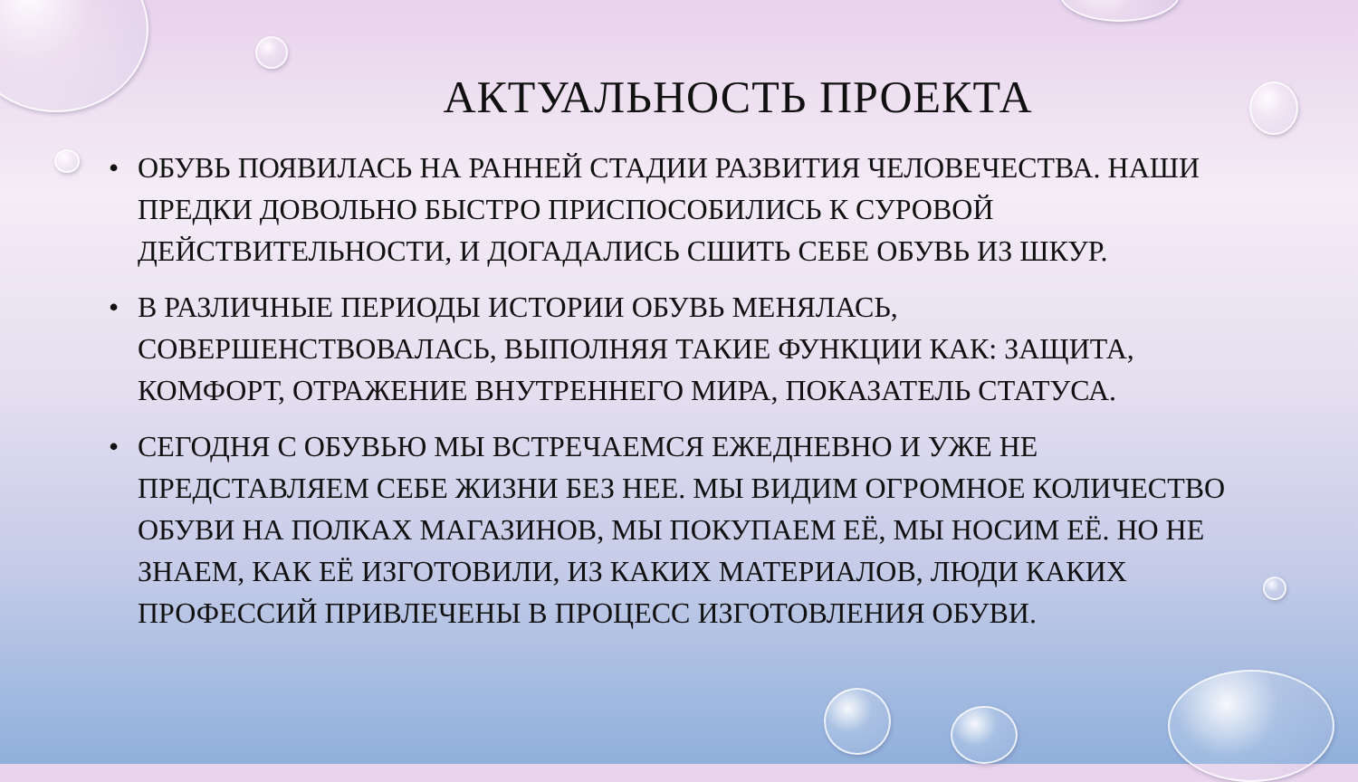АКТУАЛЬНОСТЬ ПРОЕКТА
• ОБУВЬ ПОЯВИЛАСЬ НА РАННЕЙ СТАДИИ РАЗВИТИЯ ЧЕЛОВЕЧЕСТВА. НАШИ ПРЕДКИ ДОВОЛЬНО БЫСТРО ПРИСПОСОБИЛИСЬ К СУРОВОЙ ДЕЙСТВИТЕЛЬНОСТИ, И ДОГАДАЛИСЬ СШИТЬ СЕБЕ ОБУВЬ ИЗ ШКУР.
• В РАЗЛИЧНЫЕ ПЕРИОДЫ ИСТОРИИ ОБУВЬ МЕНЯЛАСЬ, СОВЕРШЕНСТВОВАЛАСЬ, ВЫПОЛНЯЯ ТАКИЕ ФУНКЦИИ КАК: ЗАЩИТА, КОМФОРТ, ОТРАЖЕНИЕ ВНУТРЕННЕГО МИРА, ПОКАЗАТЕЛЬ СТАТУСА.
• СЕГОДНЯ С ОБУВЬЮ МЫ ВСТРЕЧАЕМСЯ ЕЖЕДНЕВНО И УЖЕ НЕ ПРЕДСТАВЛЯЕМ СЕБЕ ЖИЗНИ БЕЗ НЕЕ. МЫ ВИДИМ ОГРОМНОЕ КОЛИЧЕСТВО ОБУВИ НА ПОЛКАХ МАГАЗИНОВ, МЫ ПОКУПАЕМ ЕЁ, МЫ НОСИМ ЕЁ. НО НЕ ЗНАЕМ, КАК ЕЁ ИЗГОТОВИЛИ, ИЗ КАКИХ МАТЕРИАЛОВ, ЛЮДИ КАКИХ ПРОФЕССИЙ ПРИВЛЕЧЕНЫ В ПРОЦЕСС ИЗГОТОВЛЕНИЯ ОБУВИ.